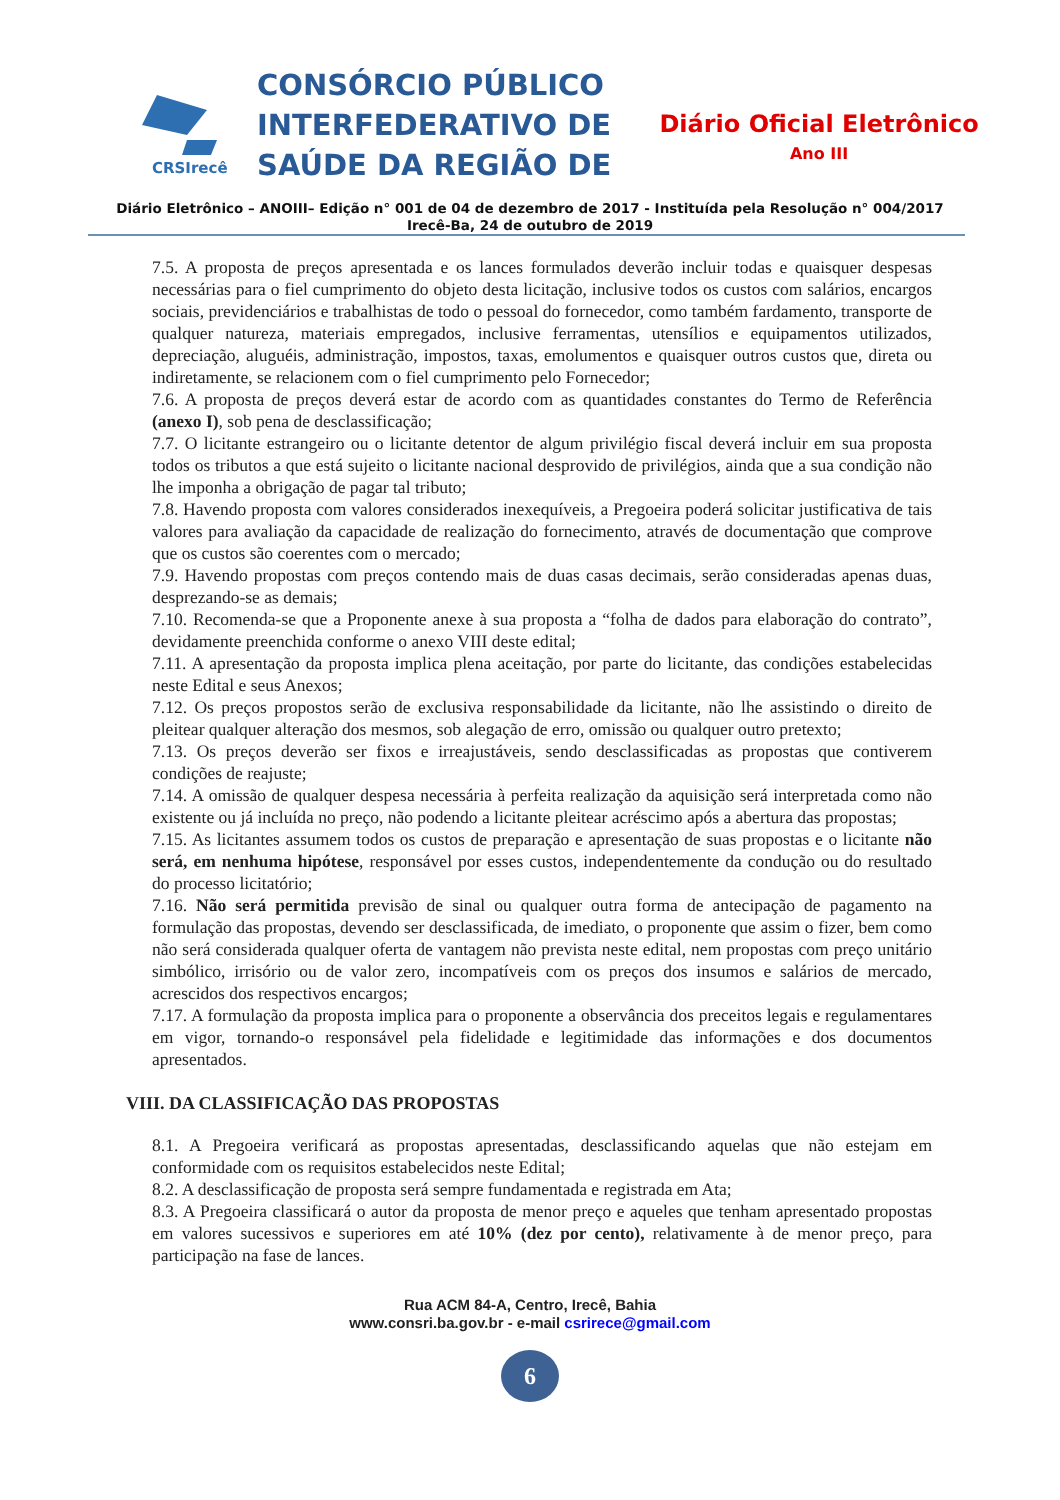CRSIrecê
CONSÓRCIO PÚBLICO
INTERFEDERATIVO DE
SAÚDE DA REGIÃO DE
Diário Oficial Eletrônico
Ano III
Diário Eletrônico – ANOIII– Edição n° 001 de 04 de dezembro de 2017 - Instituída pela Resolução n° 004/2017
Irecê-Ba, 24 de outubro de 2019
7.5. A proposta de preços apresentada e os lances formulados deverão incluir todas e quaisquer despesas necessárias para o fiel cumprimento do objeto desta licitação, inclusive todos os custos com salários, encargos sociais, previdenciários e trabalhistas de todo o pessoal do fornecedor, como também fardamento, transporte de qualquer natureza, materiais empregados, inclusive ferramentas, utensílios e equipamentos utilizados, depreciação, aluguéis, administração, impostos, taxas, emolumentos e quaisquer outros custos que, direta ou indiretamente, se relacionem com o fiel cumprimento pelo Fornecedor;
7.6. A proposta de preços deverá estar de acordo com as quantidades constantes do Termo de Referência (anexo I), sob pena de desclassificação;
7.7. O licitante estrangeiro ou o licitante detentor de algum privilégio fiscal deverá incluir em sua proposta todos os tributos a que está sujeito o licitante nacional desprovido de privilégios, ainda que a sua condição não lhe imponha a obrigação de pagar tal tributo;
7.8. Havendo proposta com valores considerados inexequíveis, a Pregoeira poderá solicitar justificativa de tais valores para avaliação da capacidade de realização do fornecimento, através de documentação que comprove que os custos são coerentes com o mercado;
7.9. Havendo propostas com preços contendo mais de duas casas decimais, serão consideradas apenas duas, desprezando-se as demais;
7.10. Recomenda-se que a Proponente anexe à sua proposta a “folha de dados para elaboração do contrato”, devidamente preenchida conforme o anexo VIII deste edital;
7.11. A apresentação da proposta implica plena aceitação, por parte do licitante, das condições estabelecidas neste Edital e seus Anexos;
7.12. Os preços propostos serão de exclusiva responsabilidade da licitante, não lhe assistindo o direito de pleitear qualquer alteração dos mesmos, sob alegação de erro, omissão ou qualquer outro pretexto;
7.13. Os preços deverão ser fixos e irreajustáveis, sendo desclassificadas as propostas que contiverem condições de reajuste;
7.14. A omissão de qualquer despesa necessária à perfeita realização da aquisição será interpretada como não existente ou já incluída no preço, não podendo a licitante pleitear acréscimo após a abertura das propostas;
7.15. As licitantes assumem todos os custos de preparação e apresentação de suas propostas e o licitante não será, em nenhuma hipótese, responsável por esses custos, independentemente da condução ou do resultado do processo licitatório;
7.16. Não será permitida previsão de sinal ou qualquer outra forma de antecipação de pagamento na formulação das propostas, devendo ser desclassificada, de imediato, o proponente que assim o fizer, bem como não será considerada qualquer oferta de vantagem não prevista neste edital, nem propostas com preço unitário simbólico, irrisório ou de valor zero, incompatíveis com os preços dos insumos e salários de mercado, acrescidos dos respectivos encargos;
7.17. A formulação da proposta implica para o proponente a observância dos preceitos legais e regulamentares em vigor, tornando-o responsável pela fidelidade e legitimidade das informações e dos documentos apresentados.
VIII. DA CLASSIFICAÇÃO DAS PROPOSTAS
8.1. A Pregoeira verificará as propostas apresentadas, desclassificando aquelas que não estejam em conformidade com os requisitos estabelecidos neste Edital;
8.2. A desclassificação de proposta será sempre fundamentada e registrada em Ata;
8.3. A Pregoeira classificará o autor da proposta de menor preço e aqueles que tenham apresentado propostas em valores sucessivos e superiores em até 10% (dez por cento), relativamente à de menor preço, para participação na fase de lances.
Rua ACM 84-A, Centro, Irecê, Bahia
www.consri.ba.gov.br - e-mail csrirece@gmail.com
6